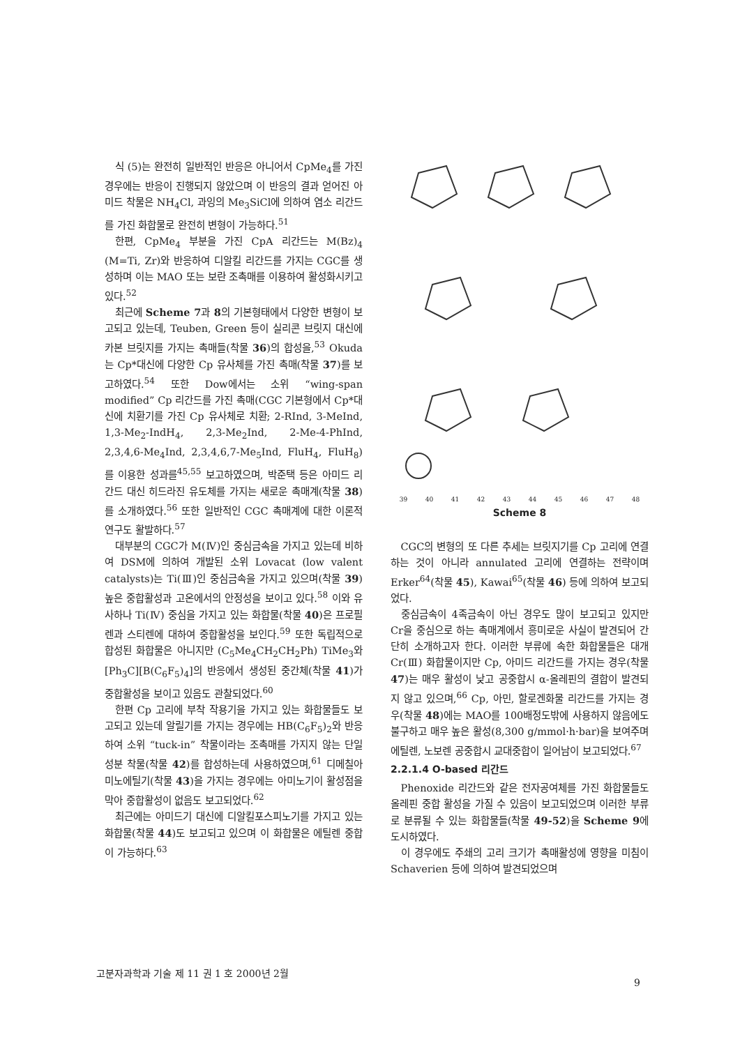식 (5)는 완전히 일반적인 반응은 아니어서 CpMe<sub>4</sub>를 가진 경우에는 반응이 진행되지 않았으며 이 반응의 결과 얻어진 아미드 착물은 NH<sub>4</sub>Cl, 과잉의 Me<sub>3</sub>SiCl에 의하여 염소 리간드를 가진 화합물로 완전히 변형이 가능하다.<sup>51</sup>
한편, CpMe<sub>4</sub> 부분을 가진 CpA 리간드는 M(Bz)<sub>4</sub> (M=Ti, Zr)와 반응하여 디알킬 리간드를 가지는 CGC를 생성하며 이는 MAO 또는 보란 조촉매를 이용하여 활성화시키고 있다.<sup>52</sup>
최근에 Scheme 7과 8의 기본형태에서 다양한 변형이 보고되고 있는데, Teuben, Green 등이 실리콘 브릿지 대신에 카본 브릿지를 가지는 촉매들(착물 36)의 합성을,<sup>53</sup> Okuda는 Cp*대신에 다양한 Cp 유사체를 가진 촉매(착물 37)를 보고하였다.<sup>54</sup> 또한 Dow에서는 소위 “wing-span modified” Cp 리간드를 가진 촉매(CGC 기본형에서 Cp*대신에 치환기를 가진 Cp 유사체로 치환; 2-RInd, 3-MeInd, 1,3-Me<sub>2</sub>-IndH<sub>4</sub>, 2,3-Me<sub>2</sub>Ind, 2-Me-4-PhInd, 2,3,4,6-Me<sub>4</sub>Ind, 2,3,4,6,7-Me<sub>5</sub>Ind, FluH<sub>4</sub>, FluH<sub>8</sub>)를 이용한 성과를<sup>45,55</sup> 보고하였으며, 박준택 등은 아미드 리간드 대신 히드라진 유도체를 가지는 새로운 촉매계(착물 38)를 소개하였다.<sup>56</sup> 또한 일반적인 CGC 촉매계에 대한 이론적 연구도 활발하다.<sup>57</sup>
대부분의 CGC가 M(Ⅳ)인 중심금속을 가지고 있는데 비하여 DSM에 의하여 개발된 소위 Lovacat (low valent catalysts)는 Ti(Ⅲ)인 중심금속을 가지고 있으며(착물 39) 높은 중합활성과 고온에서의 안정성을 보이고 있다.<sup>58</sup> 이와 유사하나 Ti(Ⅳ) 중심을 가지고 있는 화합물(착물 40)은 프로필렌과 스티렌에 대하여 중합활성을 보인다.<sup>59</sup> 또한 독립적으로 합성된 화합물은 아니지만 (C<sub>5</sub>Me<sub>4</sub>CH<sub>2</sub>CH<sub>2</sub>Ph) TiMe<sub>3</sub>와 [Ph<sub>3</sub>C][B(C<sub>6</sub>F<sub>5</sub>)<sub>4</sub>]의 반응에서 생성된 중간체(착물 41)가 중합활성을 보이고 있음도 관찰되었다.<sup>60</sup>
한편 Cp 고리에 부착 작용기을 가지고 있는 화합물들도 보고되고 있는데 알릴기를 가지는 경우에는 HB(C<sub>6</sub>F<sub>5</sub>)<sub>2</sub>와 반응하여 소위 “tuck-in” 착물이라는 조촉매를 가지지 않는 단일 성분 착물(착물 42)를 합성하는데 사용하였으며,<sup>61</sup> 디메칠아미노에틸기(착물 43)을 가지는 경우에는 아미노기이 활성점을 막아 중합활성이 없음도 보고되었다.<sup>62</sup>
최근에는 아미드기 대신에 디알킬포스피노기를 가지고 있는 화합물(착물 44)도 보고되고 있으며 이 화합물은 에틸렌 중합이 가능하다.<sup>63</sup>
39 40 41 42 43 44 45 46 47 48
Scheme 8
CGC의 변형의 또 다른 추세는 브릿지기를 Cp 고리에 연결하는 것이 아니라 annulated 고리에 연결하는 전략이며 Erker<sup>64</sup>(착물 45), Kawai<sup>65</sup>(착물 46) 등에 의하여 보고되었다.
중심금속이 4족금속이 아닌 경우도 많이 보고되고 있지만 Cr을 중심으로 하는 촉매계에서 흥미로운 사실이 발견되어 간단히 소개하고자 한다. 이러한 부류에 속한 화합물들은 대개 Cr(Ⅲ) 화합물이지만 Cp, 아미드 리간드를 가지는 경우(착물 47)는 매우 활성이 낮고 공중합시 α-올레핀의 결합이 발견되지 않고 있으며,<sup>66</sup> Cp, 아민, 할로겐화물 리간드를 가지는 경우(착물 48)에는 MAO를 100배정도밖에 사용하지 않음에도 불구하고 매우 높은 활성(8,300 g/mmol·h·bar)을 보여주며 에틸렌, 노보렌 공중합시 교대중합이 일어남이 보고되었다.<sup>67</sup>
2.2.1.4 O-based 리간드
Phenoxide 리간드와 같은 전자공여체를 가진 화합물들도 올레핀 중합 활성을 가질 수 있음이 보고되었으며 이러한 부류로 분류될 수 있는 화합물들(착물 49-52)을 Scheme 9에 도시하였다.
이 경우에도 주쇄의 고리 크기가 촉매활성에 영향을 미침이 Schaverien 등에 의하여 발견되었으며
고분자과학과 기술 제 11 권 1 호 2000년 2월 9